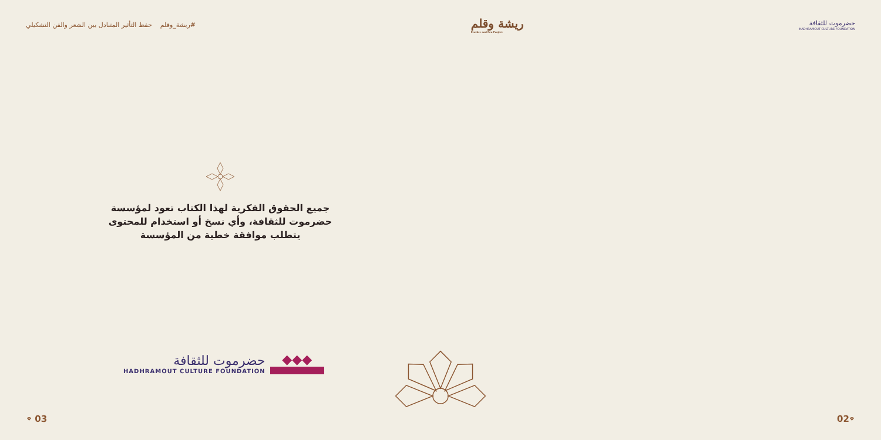#ريشة_وقلم حفظ التأثير المتبادل بين الشعر والفن التشكيلي
ريشة وقلم
Feather and Pen Project
حضرموت للثقافة
HADHRAMOUT CULTURE FOUNDATION
جميع الحقوق الفكرية لهذا الكتاب تعود لمؤسسة حضرموت للثقافة، وأي نسخ أو استخدام للمحتوى يتطلب موافقة خطية من المؤسسة
حضرموت للثقافة
HADHRAMOUT CULTURE FOUNDATION
◆◆◆
⌔ 03 02⌔